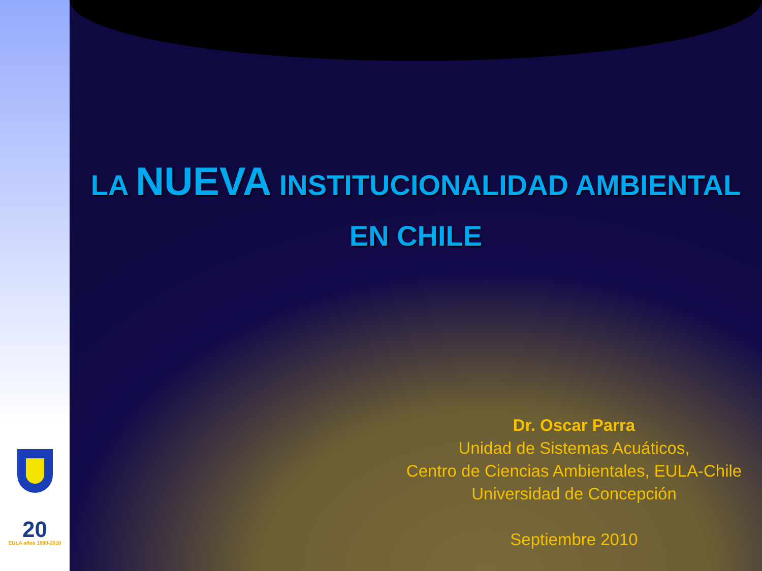20
EULA años 1990-2010
LA NUEVA INSTITUCIONALIDAD AMBIENTAL
EN CHILE
Dr. Oscar Parra
Unidad de Sistemas Acuáticos,
Centro de Ciencias Ambientales, EULA-Chile
Universidad de Concepción
Septiembre 2010